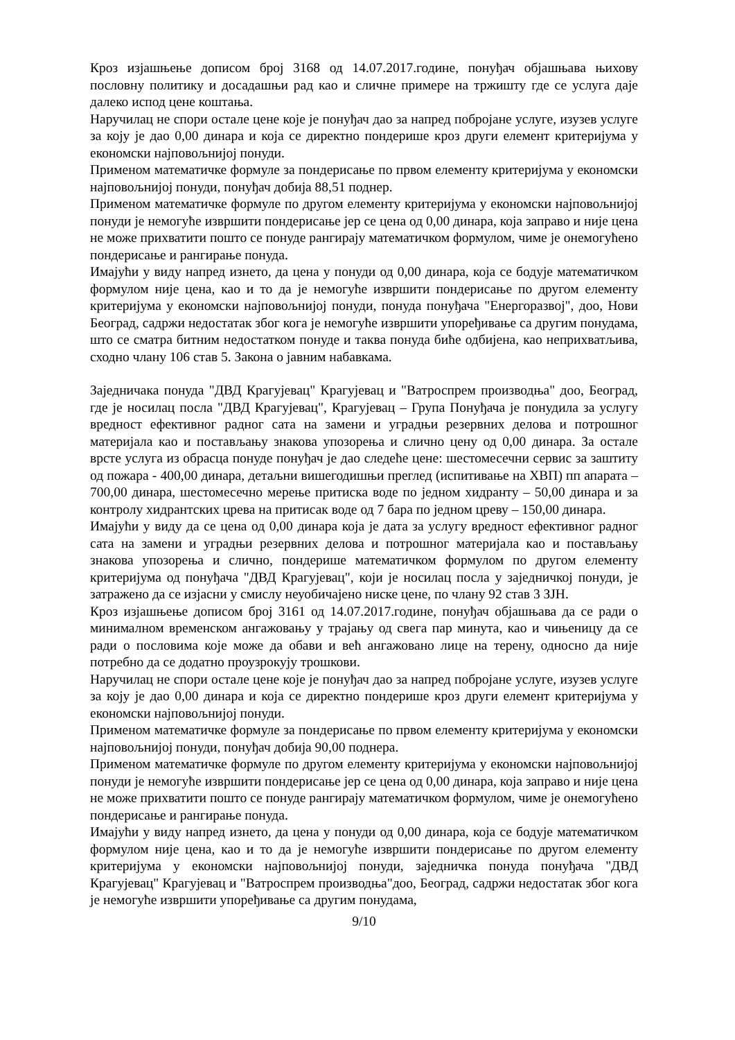Кроз изјашњење дописом број 3168 од 14.07.2017.године, понуђач објашњава њихову пословну политику и досадашњи рад као и сличне примере на тржишту где се услуга даје далеко испод цене коштања.
Наручилац не спори остале цене које је понуђач дао за напред побројане услуге, изузев услуге за коју је дао 0,00 динара и која се директно пондерише кроз други елемент критеријума у економски најповољнијој понуди.
Применом математичке формуле за пондерисање по првом елементу критеријума у економски најповољнијој понуди, понуђач добија 88,51 поднер.
Применом математичке формуле по другом елементу критеријума у економски најповољнијој понуди је немогуће извршити пондерисање јер се цена од 0,00 динара, која заправо и није цена не може прихватити пошто се понуде рангирају математичком формулом, чиме је онемогућено пондерисање и рангирање понуда.
Имајући у виду напред изнето, да цена у понуди од 0,00 динара, која се бодује математичком формулом није цена, као и то да је немогуће извршити пондерисање по другом елементу критеријума у економски најповољнијој понуди, понуда понуђача "Енергоразвој", доо, Нови Београд, садржи недостатак због кога је немогуће извршити упоређивање са другим понудама, што се сматра битним недостатком понуде и таква понуда биће одбијена, као неприхватљива, сходно члану 106 став 5. Закона о јавним набавкама.
Заједничака понуда "ДВД Крагујевац" Крагујевац и "Ватроспрем производња" доо, Београд, где је носилац посла "ДВД Крагујевац", Крагујевац – Група Понуђача је понудила за услугу вредност ефективног радног сата на замени и уградњи резервних делова и потрошног материјала као и постављању знакова упозорења и слично цену од 0,00 динара. За остале врсте услуга из обрасца понуде понуђач је дао следеће цене: шестомесечни сервис за заштиту од пожара - 400,00 динара, детаљни вишегодишњи преглед (испитивање на ХВП) пп апарата – 700,00 динара, шестомесечно мерење притиска воде по једном хидранту – 50,00 динара и за контролу хидрантских црева на притисак воде од 7 бара по једном цреву – 150,00 динара.
Имајући у виду да се цена од 0,00 динара која је дата за услугу вредност ефективног радног сата на замени и уградњи резервних делова и потрошног материјала као и постављању знакова упозорења и слично, пондерише математичком формулом по другом елементу критеријума од понуђача "ДВД Крагујевац", који је носилац посла у заједничкој понуди, је затражено да се изјасни у смислу неуобичајено ниске цене, по члану 92 став 3 ЗЈН.
Кроз изјашњење дописом број 3161 од 14.07.2017.године, понуђач објашњава да се ради о минималном временском ангажовању у трајању од свега пар минута, као и чињеницу да се ради о пословима које може да обави и већ ангажовано лице на терену, односно да није потребно да се додатно проузрокују трошкови.
Наручилац не спори остале цене које је понуђач дао за напред побројане услуге, изузев услуге за коју је дао 0,00 динара и која се директно пондерише кроз други елемент критеријума у економски најповољнијој понуди.
Применом математичке формуле за пондерисање по првом елементу критеријума у економски најповољнијој понуди, понуђач добија 90,00 поднера.
Применом математичке формуле по другом елементу критеријума у економски најповољнијој понуди је немогуће извршити пондерисање јер се цена од 0,00 динара, која заправо и није цена не може прихватити пошто се понуде рангирају математичком формулом, чиме је онемогућено пондерисање и рангирање понуда.
Имајући у виду напред изнето, да цена у понуди од 0,00 динара, која се бодује математичком формулом није цена, као и то да је немогуће извршити пондерисање по другом елементу критеријума у економски најповољнијој понуди, заједничка понуда понуђача "ДВД Крагујевац" Крагујевац и "Ватроспрем производња"доо, Београд, садржи недостатак због кога је немогуће извршити упоређивање са другим понудама,
9/10